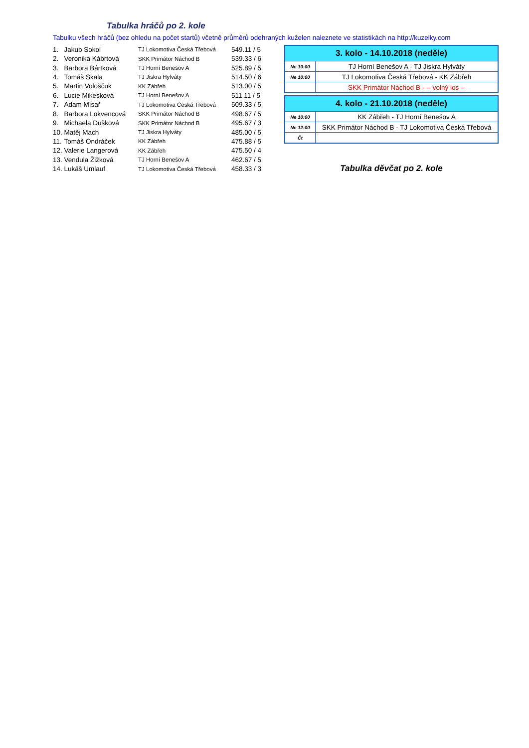Tabulka hráčů po 2. kole
Tabulku všech hráčů (bez ohledu na počet startů) včetně průměrů odehraných kuželen naleznete ve statistikách na http://kuzelky.com
| 1. | Jakub Sokol | TJ Lokomotiva Česká Třebová | 549.11 / 5 |
| 2. | Veronika Kábrtová | SKK Primátor Náchod B | 539.33 / 6 |
| 3. | Barbora Bártková | TJ Horní Benešov A | 525.89 / 5 |
| 4. | Tomáš Skala | TJ Jiskra Hylváty | 514.50 / 6 |
| 5. | Martin Vološčuk | KK Zábřeh | 513.00 / 5 |
| 6. | Lucie Mikesková | TJ Horní Benešov A | 511.11 / 5 |
| 7. | Adam Mísař | TJ Lokomotiva Česká Třebová | 509.33 / 5 |
| 8. | Barbora Lokvencová | SKK Primátor Náchod B | 498.67 / 5 |
| 9. | Michaela Dušková | SKK Primátor Náchod B | 495.67 / 3 |
| 10. | Matěj Mach | TJ Jiskra Hylváty | 485.00 / 5 |
| 11. | Tomáš Ondráček | KK Zábřeh | 475.88 / 5 |
| 12. | Valerie Langerová | KK Zábřeh | 475.50 / 4 |
| 13. | Vendula Žižková | TJ Horní Benešov A | 462.67 / 5 |
| 14. | Lukáš Umlauf | TJ Lokomotiva Česká Třebová | 458.33 / 3 |
| 3. kolo - 14.10.2018 (neděle) | |
| --- | --- |
| Ne 10:00 | TJ Horní Benešov A - TJ Jiskra Hylváty |
| Ne 10:00 | TJ Lokomotiva Česká Třebová - KK Zábřeh |
| | SKK Primátor Náchod B - -- volný los -- |
| 4. kolo - 21.10.2018 (neděle) | |
| --- | --- |
| Ne 10:00 | KK Zábřeh - TJ Horní Benešov A |
| Ne 12:00 | SKK Primátor Náchod B - TJ Lokomotiva Česká Třebová |
| Čt | |
Tabulka děvčat po 2. kole